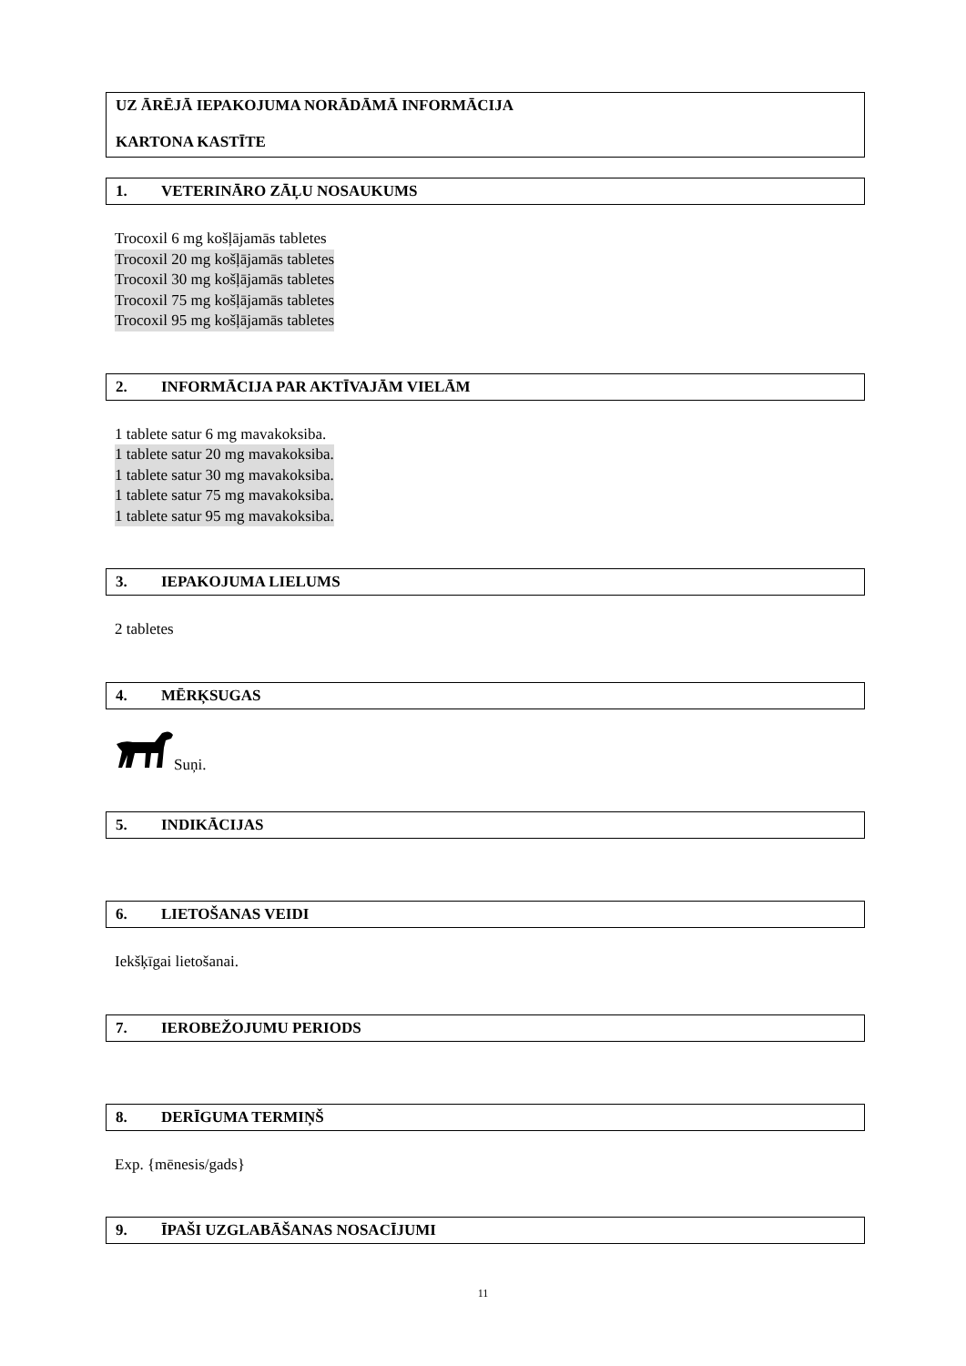UZ ĀRĒJĀ IEPAKOJUMA NORĀDĀMĀ INFORMĀCIJA
KARTONA KASTĪTE
1. VETERINĀRO ZĀĻU NOSAUKUMS
Trocoxil 6 mg košļājamās tabletes
Trocoxil 20 mg košļājamās tabletes
Trocoxil 30 mg košļājamās tabletes
Trocoxil 75 mg košļājamās tabletes
Trocoxil 95 mg košļājamās tabletes
2. INFORMĀCIJA PAR AKTĪVAJĀM VIELĀM
1 tablete satur 6 mg mavakoksiba.
1 tablete satur 20 mg mavakoksiba.
1 tablete satur 30 mg mavakoksiba.
1 tablete satur 75 mg mavakoksiba.
1 tablete satur 95 mg mavakoksiba.
3. IEPAKOJUMA LIELUMS
2 tabletes
4. MĒRĶSUGAS
Suņi.
5. INDIKĀCIJAS
6. LIETOŠANAS VEIDI
Iekšķīgai lietošanai.
7. IEROBEŽOJUMU PERIODS
8. DERĪGUMA TERMIŅŠ
Exp. {mēnesis/gads}
9. ĪPAŠI UZGLABĀŠANAS NOSACĪJUMI
11